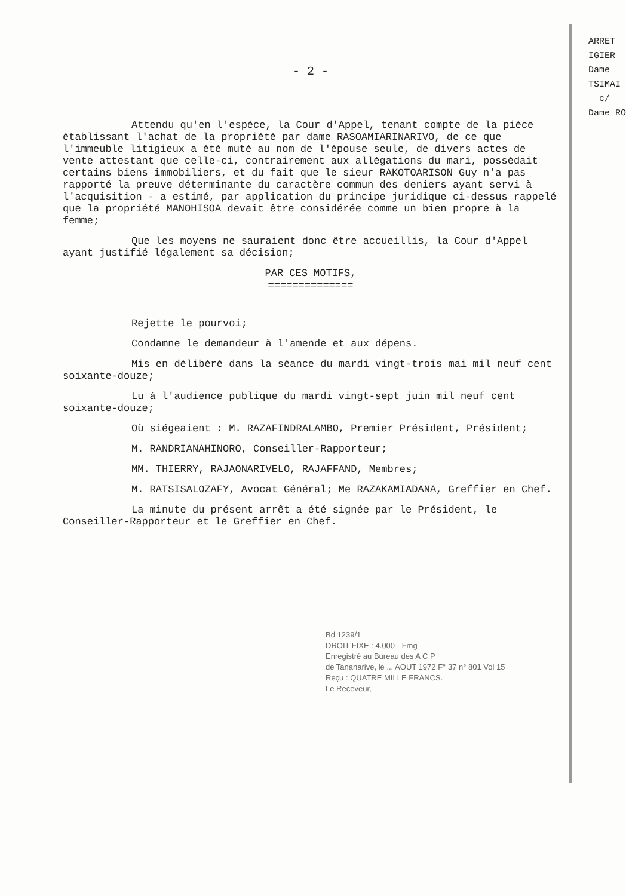ARRET
IGIER
Dame
TSIMAI
c/
Dame RO
- 2 -
Attendu qu'en l'espèce, la Cour d'Appel, tenant compte de la pièce établissant l'achat de la propriété par dame RASOAMIARINARIVO, de ce que l'immeuble litigieux a été muté au nom de l'épouse seule, de divers actes de vente attestant que celle-ci, contrairement aux allégations du mari, possédait certains biens immobiliers, et du fait que le sieur RAKOTOARISON Guy n'a pas rapporté la preuve déterminante du caractère commun des deniers ayant servi à l'acquisition - a estimé, par application du principe juridique ci-dessus rappelé que la propriété MANOHISOA devait être considérée comme un bien propre à la femme;
Que les moyens ne sauraient donc être accueillis, la Cour d'Appel ayant justifié légalement sa décision;
PAR CES MOTIFS,
==============
Rejette le pourvoi;
Condamne le demandeur à l'amende et aux dépens.
Mis en délibéré dans la séance du mardi vingt-trois mai mil neuf cent soixante-douze;
Lu à l'audience publique du mardi vingt-sept juin mil neuf cent soixante-douze;
Où siégeaient : M. RAZAFINDRALAMBO, Premier Président, Président;
M. RANDRIANAHINORO, Conseiller-Rapporteur;
MM. THIERRY, RAJAONARIVELO, RAJAFFAND, Membres;
M. RATSISALOZAFY, Avocat Général; Me RAZAKAMIADANA, Greffier en Chef.
La minute du présent arrêt a été signée par le Président, le Conseiller-Rapporteur et le Greffier en Chef.
Bd 1239/1
DROIT FIXE : 4.000 - Fmg
Enregistré au Bureau des A C P
de Tananarive, le ... AOUT 1972 F° 37 n° 801 Vol 15
Reçu : QUATRE MILLE FRANCS.
Le Receveur,